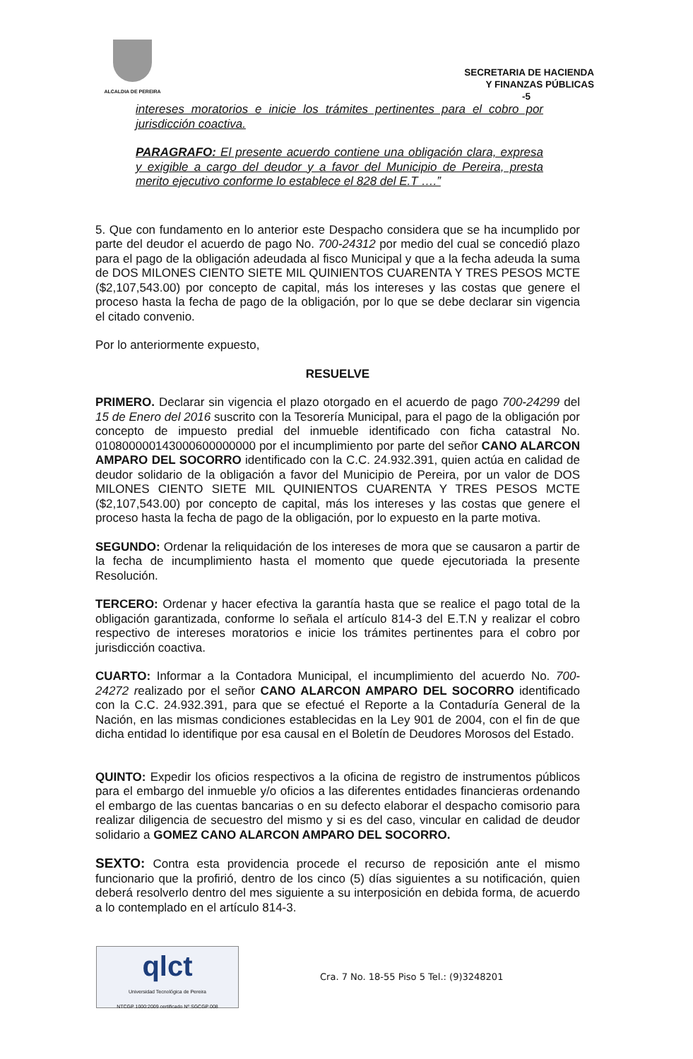ALCALDIA DE PEREIRA
SECRETARIA DE HACIENDA
Y FINANZAS PÚBLICAS
-5
intereses moratorios e inicie los trámites pertinentes para el cobro por jurisdicción coactiva.
PARAGRAFO: El presente acuerdo contiene una obligación clara, expresa y exigible a cargo del deudor y a favor del Municipio de Pereira, presta merito ejecutivo conforme lo establece el 828 del E.T ….”
5. Que con fundamento en lo anterior este Despacho considera que se ha incumplido por parte del deudor el acuerdo de pago No. 700-24312 por medio del cual se concedió plazo para el pago de la obligación adeudada al fisco Municipal y que a la fecha adeuda la suma de DOS MILONES CIENTO SIETE MIL QUINIENTOS CUARENTA Y TRES PESOS MCTE ($2,107,543.00) por concepto de capital, más los intereses y las costas que genere el proceso hasta la fecha de pago de la obligación, por lo que se debe declarar sin vigencia el citado convenio.
Por lo anteriormente expuesto,
RESUELVE
PRIMERO. Declarar sin vigencia el plazo otorgado en el acuerdo de pago 700-24299 del 15 de Enero del 2016 suscrito con la Tesorería Municipal, para el pago de la obligación por concepto de impuesto predial del inmueble identificado con ficha catastral No. 010800000143000600000000 por el incumplimiento por parte del señor CANO ALARCON AMPARO DEL SOCORRO identificado con la C.C. 24.932.391, quien actúa en calidad de deudor solidario de la obligación a favor del Municipio de Pereira, por un valor de DOS MILONES CIENTO SIETE MIL QUINIENTOS CUARENTA Y TRES PESOS MCTE ($2,107,543.00) por concepto de capital, más los intereses y las costas que genere el proceso hasta la fecha de pago de la obligación, por lo expuesto en la parte motiva.
SEGUNDO: Ordenar la reliquidación de los intereses de mora que se causaron a partir de la fecha de incumplimiento hasta el momento que quede ejecutoriada la presente Resolución.
TERCERO: Ordenar y hacer efectiva la garantía hasta que se realice el pago total de la obligación garantizada, conforme lo señala el artículo 814-3 del E.T.N y realizar el cobro respectivo de intereses moratorios e inicie los trámites pertinentes para el cobro por jurisdicción coactiva.
CUARTO: Informar a la Contadora Municipal, el incumplimiento del acuerdo No. 700-24272 realizado por el señor CANO ALARCON AMPARO DEL SOCORRO identificado con la C.C. 24.932.391, para que se efectué el Reporte a la Contaduría General de la Nación, en las mismas condiciones establecidas en la Ley 901 de 2004, con el fin de que dicha entidad lo identifique por esa causal en el Boletín de Deudores Morosos del Estado.
QUINTO: Expedir los oficios respectivos a la oficina de registro de instrumentos públicos para el embargo del inmueble y/o oficios a las diferentes entidades financieras ordenando el embargo de las cuentas bancarias o en su defecto elaborar el despacho comisorio para realizar diligencia de secuestro del mismo y si es del caso, vincular en calidad de deudor solidario a GOMEZ CANO ALARCON AMPARO DEL SOCORRO.
SEXTO: Contra esta providencia procede el recurso de reposición ante el mismo funcionario que la profirió, dentro de los cinco (5) días siguientes a su notificación, quien deberá resolverlo dentro del mes siguiente a su interposición en debida forma, de acuerdo a lo contemplado en el artículo 814-3.
qlct
Universidad Tecnológica de Pereira
NTCGP 1000:2009 certificado Nº SGCGP 008
Cra. 7 No. 18-55 Piso 5 Tel.: (9)3248201